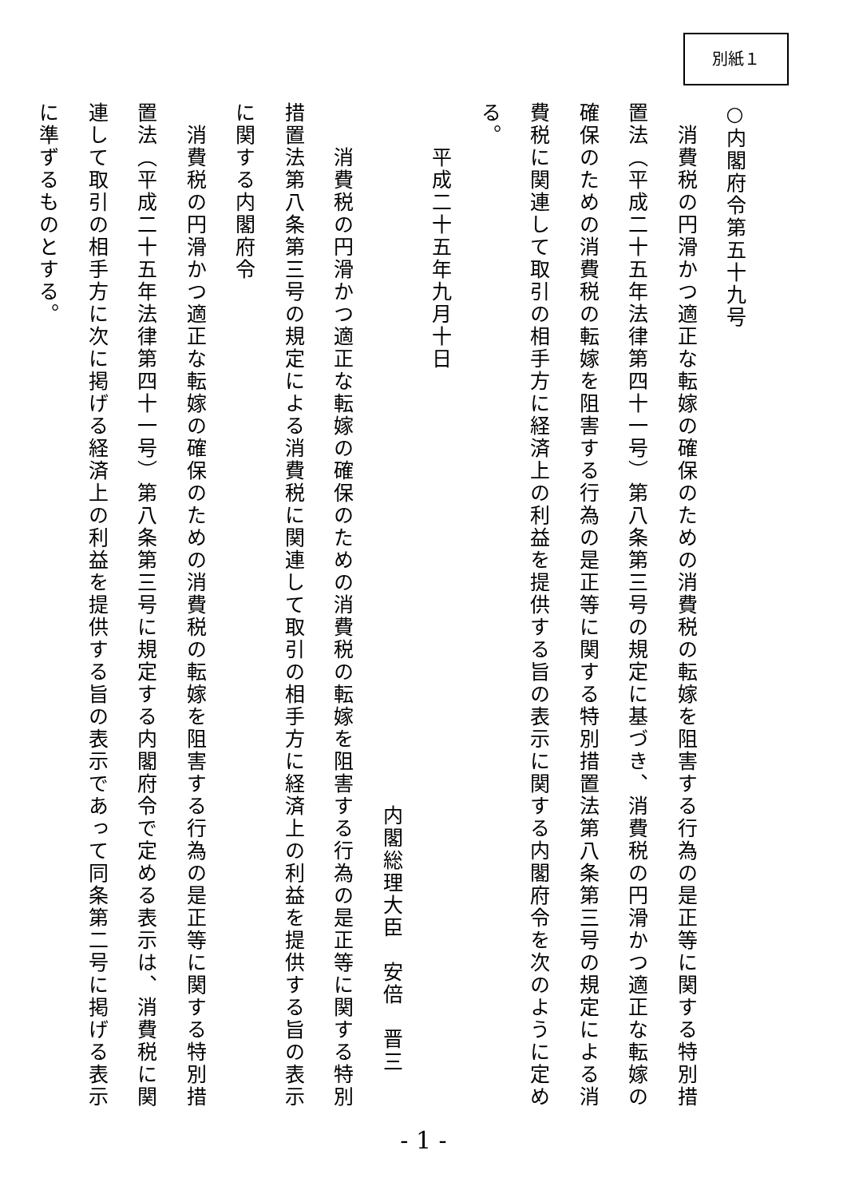別紙１
○内閣府令第五十九号
　消費税の円滑かつ適正な転嫁の確保のための消費税の転嫁を阻害する行為の是正等に関する特別措置法（平成二十五年法律第四十一号）第八条第三号の規定に基づき、消費税の円滑かつ適正な転嫁の確保のための消費税の転嫁を阻害する行為の是正等に関する特別措置法第八条第三号の規定による消費税に関連して取引の相手方に経済上の利益を提供する旨の表示に関する内閣府令を次のように定める。
　　平成二十五年九月十日
内閣総理大臣　安倍　晋三
　　消費税の円滑かつ適正な転嫁の確保のための消費税の転嫁を阻害する行為の是正等に関する特別措置法第八条第三号の規定による消費税に関連して取引の相手方に経済上の利益を提供する旨の表示に関する内閣府令
　消費税の円滑かつ適正な転嫁の確保のための消費税の転嫁を阻害する行為の是正等に関する特別措置法（平成二十五年法律第四十一号）第八条第三号に規定する内閣府令で定める表示は、消費税に関連して取引の相手方に次に掲げる経済上の利益を提供する旨の表示であって同条第二号に掲げる表示に準ずるものとする。
- 1 -